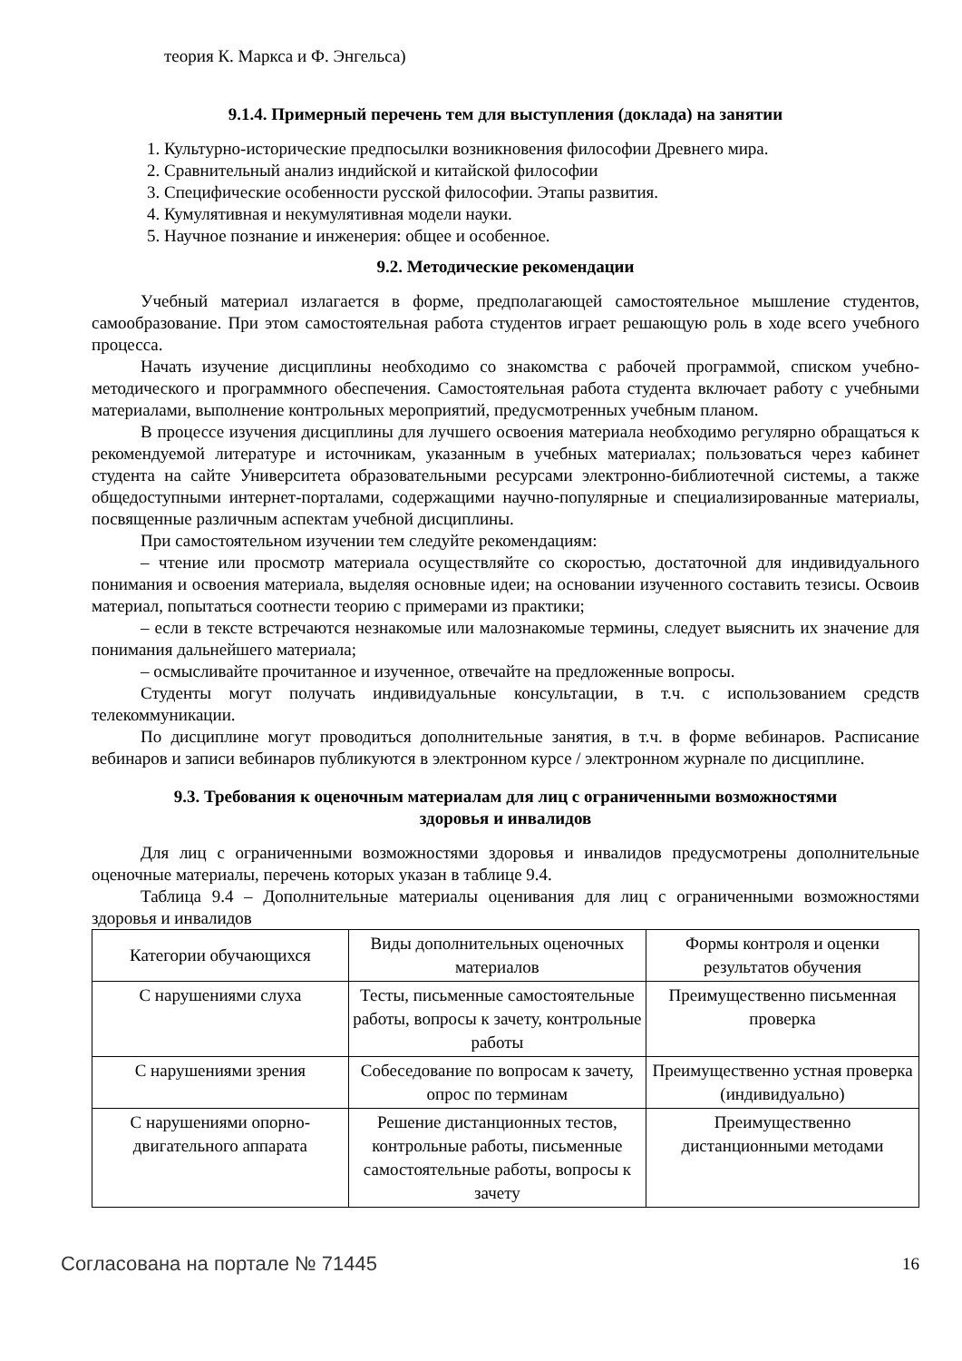теория К. Маркса и Ф. Энгельса)
9.1.4. Примерный перечень тем для выступления (доклада) на занятии
1. Культурно-исторические предпосылки возникновения философии Древнего мира.
2. Сравнительный анализ индийской и китайской философии
3. Специфические особенности русской философии. Этапы развития.
4. Кумулятивная и некумулятивная модели науки.
5. Научное познание и инженерия: общее и особенное.
9.2. Методические рекомендации
Учебный материал излагается в форме, предполагающей самостоятельное мышление студентов, самообразование. При этом самостоятельная работа студентов играет решающую роль в ходе всего учебного процесса.
Начать изучение дисциплины необходимо со знакомства с рабочей программой, списком учебно-методического и программного обеспечения. Самостоятельная работа студента включает работу с учебными материалами, выполнение контрольных мероприятий, предусмотренных учебным планом.
В процессе изучения дисциплины для лучшего освоения материала необходимо регулярно обращаться к рекомендуемой литературе и источникам, указанным в учебных материалах; пользоваться через кабинет студента на сайте Университета образовательными ресурсами электронно-библиотечной системы, а также общедоступными интернет-порталами, содержащими научно-популярные и специализированные материалы, посвященные различным аспектам учебной дисциплины.
При самостоятельном изучении тем следуйте рекомендациям:
– чтение или просмотр материала осуществляйте со скоростью, достаточной для индивидуального понимания и освоения материала, выделяя основные идеи; на основании изученного составить тезисы. Освоив материал, попытаться соотнести теорию с примерами из практики;
– если в тексте встречаются незнакомые или малознакомые термины, следует выяснить их значение для понимания дальнейшего материала;
– осмысливайте прочитанное и изученное, отвечайте на предложенные вопросы.
Студенты могут получать индивидуальные консультации, в т.ч. с использованием средств телекоммуникации.
По дисциплине могут проводиться дополнительные занятия, в т.ч. в форме вебинаров. Расписание вебинаров и записи вебинаров публикуются в электронном курсе / электронном журнале по дисциплине.
9.3. Требования к оценочным материалам для лиц с ограниченными возможностями
здоровья и инвалидов
Для лиц с ограниченными возможностями здоровья и инвалидов предусмотрены дополнительные оценочные материалы, перечень которых указан в таблице 9.4.
Таблица 9.4 – Дополнительные материалы оценивания для лиц с ограниченными возможностями здоровья и инвалидов
| Категории обучающихся | Виды дополнительных оценочных материалов | Формы контроля и оценки результатов обучения |
| --- | --- | --- |
| С нарушениями слуха | Тесты, письменные самостоятельные работы, вопросы к зачету, контрольные работы | Преимущественно письменная проверка |
| С нарушениями зрения | Собеседование по вопросам к зачету, опрос по терминам | Преимущественно устная проверка (индивидуально) |
| С нарушениями опорно-двигательного аппарата | Решение дистанционных тестов, контрольные работы, письменные самостоятельные работы, вопросы к зачету | Преимущественно дистанционными методами |
Согласована на портале № 71445 16